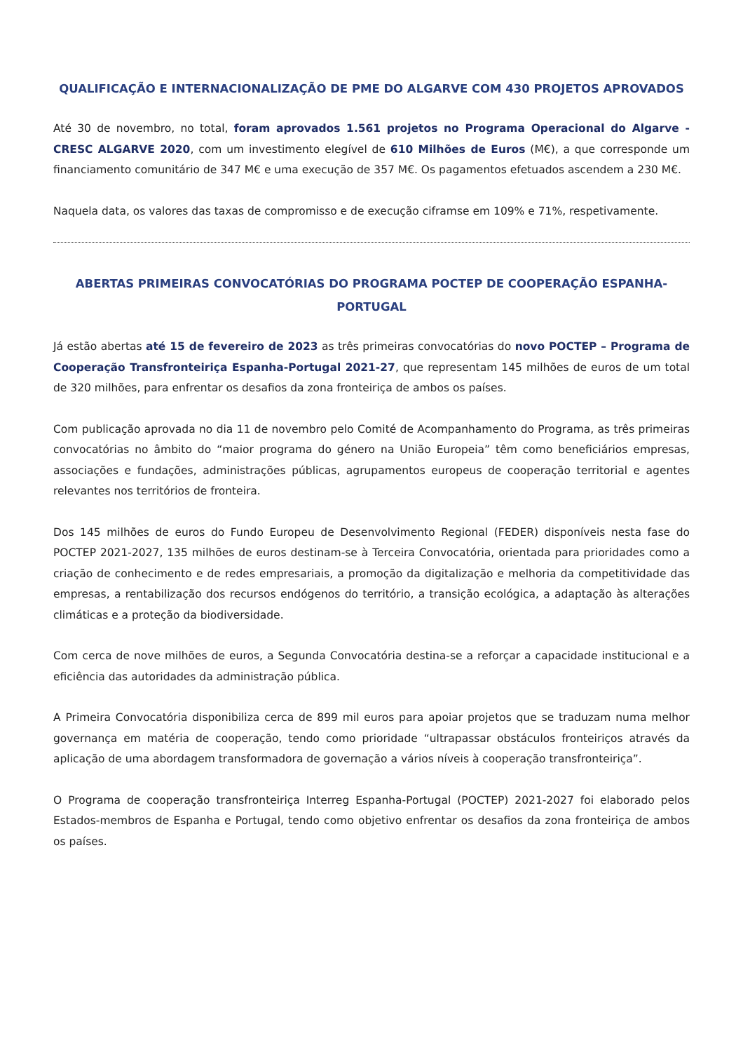QUALIFICAÇÃO E INTERNACIONALIZAÇÃO DE PME DO ALGARVE COM 430 PROJETOS APROVADOS
Até 30 de novembro, no total, foram aprovados 1.561 projetos no Programa Operacional do Algarve - CRESC ALGARVE 2020, com um investimento elegível de 610 Milhões de Euros (M€), a que corresponde um financiamento comunitário de 347 M€ e uma execução de 357 M€. Os pagamentos efetuados ascendem a 230 M€.
Naquela data, os valores das taxas de compromisso e de execução ciframse em 109% e 71%, respetivamente.
ABERTAS PRIMEIRAS CONVOCATÓRIAS DO PROGRAMA POCTEP DE COOPERAÇÃO ESPANHA-PORTUGAL
Já estão abertas até 15 de fevereiro de 2023 as três primeiras convocatórias do novo POCTEP – Programa de Cooperação Transfronteiriça Espanha-Portugal 2021-27, que representam 145 milhões de euros de um total de 320 milhões, para enfrentar os desafios da zona fronteiriça de ambos os países.
Com publicação aprovada no dia 11 de novembro pelo Comité de Acompanhamento do Programa, as três primeiras convocatórias no âmbito do “maior programa do género na União Europeia” têm como beneficiários empresas, associações e fundações, administrações públicas, agrupamentos europeus de cooperação territorial e agentes relevantes nos territórios de fronteira.
Dos 145 milhões de euros do Fundo Europeu de Desenvolvimento Regional (FEDER) disponíveis nesta fase do POCTEP 2021-2027, 135 milhões de euros destinam-se à Terceira Convocatória, orientada para prioridades como a criação de conhecimento e de redes empresariais, a promoção da digitalização e melhoria da competitividade das empresas, a rentabilização dos recursos endógenos do território, a transição ecológica, a adaptação às alterações climáticas e a proteção da biodiversidade.
Com cerca de nove milhões de euros, a Segunda Convocatória destina-se a reforçar a capacidade institucional e a eficiência das autoridades da administração pública.
A Primeira Convocatória disponibiliza cerca de 899 mil euros para apoiar projetos que se traduzam numa melhor governança em matéria de cooperação, tendo como prioridade “ultrapassar obstáculos fronteiriços através da aplicação de uma abordagem transformadora de governação a vários níveis à cooperação transfronteiriça”.
O Programa de cooperação transfronteiriça Interreg Espanha-Portugal (POCTEP) 2021-2027 foi elaborado pelos Estados-membros de Espanha e Portugal, tendo como objetivo enfrentar os desafios da zona fronteiriça de ambos os países.